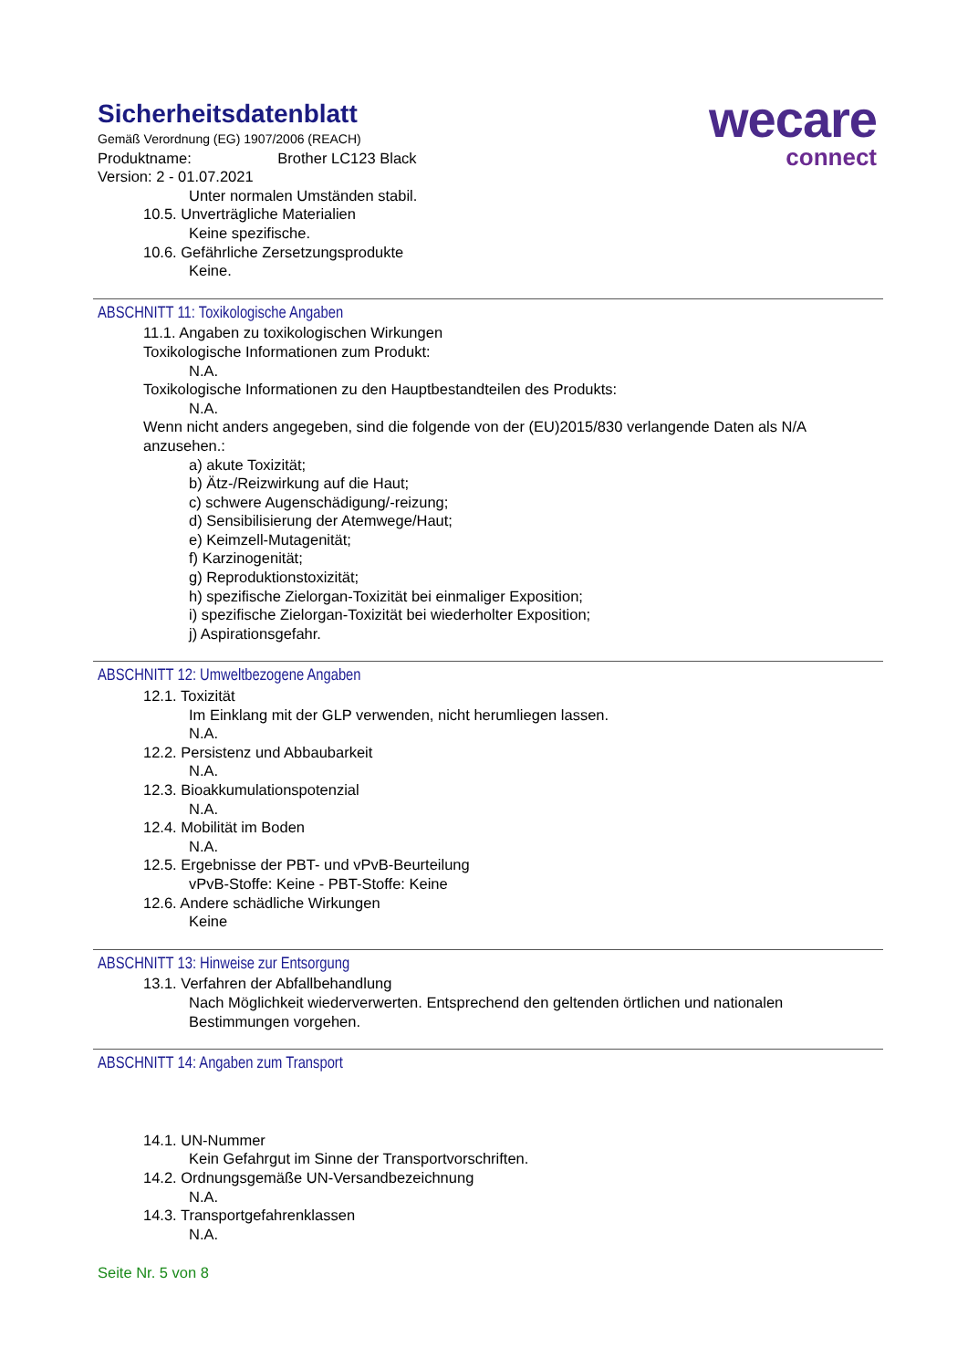wecare
connect
Sicherheitsdatenblatt
Gemäß Verordnung (EG) 1907/2006 (REACH)
Produktname: Brother LC123 Black
Version: 2 - 01.07.2021
Unter normalen Umständen stabil.
10.5. Unverträgliche Materialien
Keine spezifische.
10.6. Gefährliche Zersetzungsprodukte
Keine.
ABSCHNITT 11: Toxikologische Angaben
11.1. Angaben zu toxikologischen Wirkungen
Toxikologische Informationen zum Produkt:
N.A.
Toxikologische Informationen zu den Hauptbestandteilen des Produkts:
N.A.
Wenn nicht anders angegeben, sind die folgende von der (EU)2015/830 verlangende Daten als N/A anzusehen.:
a) akute Toxizität;
b) Ätz-/Reizwirkung auf die Haut;
c) schwere Augenschädigung/-reizung;
d) Sensibilisierung der Atemwege/Haut;
e) Keimzell-Mutagenität;
f) Karzinogenität;
g) Reproduktionstoxizität;
h) spezifische Zielorgan-Toxizität bei einmaliger Exposition;
i) spezifische Zielorgan-Toxizität bei wiederholter Exposition;
j) Aspirationsgefahr.
ABSCHNITT 12: Umweltbezogene Angaben
12.1. Toxizität
Im Einklang mit der GLP verwenden, nicht herumliegen lassen.
N.A.
12.2. Persistenz und Abbaubarkeit
N.A.
12.3. Bioakkumulationspotenzial
N.A.
12.4. Mobilität im Boden
N.A.
12.5. Ergebnisse der PBT- und vPvB-Beurteilung
vPvB-Stoffe: Keine - PBT-Stoffe: Keine
12.6. Andere schädliche Wirkungen
Keine
ABSCHNITT 13: Hinweise zur Entsorgung
13.1. Verfahren der Abfallbehandlung
Nach Möglichkeit wiederverwerten. Entsprechend den geltenden örtlichen und nationalen Bestimmungen vorgehen.
ABSCHNITT 14: Angaben zum Transport
14.1. UN-Nummer
Kein Gefahrgut im Sinne der Transportvorschriften.
14.2. Ordnungsgemäße UN-Versandbezeichnung
N.A.
14.3. Transportgefahrenklassen
N.A.
Seite Nr. 5 von 8